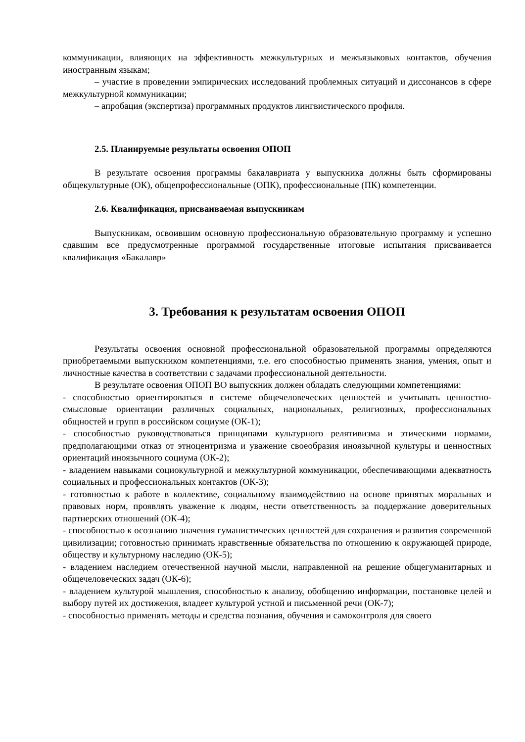коммуникации, влияющих на эффективность межкультурных и межъязыковых контактов, обучения иностранным языкам;
– участие в проведении эмпирических исследований проблемных ситуаций и диссонансов в сфере межкультурной коммуникации;
– апробация (экспертиза) программных продуктов лингвистического профиля.
2.5. Планируемые результаты освоения ОПОП
В результате освоения программы бакалавриата у выпускника должны быть сформированы общекультурные (ОК), общепрофессиональные (ОПК), профессиональные (ПК) компетенции.
2.6. Квалификация, присваиваемая выпускникам
Выпускникам, освоившим основную профессиональную образовательную программу и успешно сдавшим все предусмотренные программой государственные итоговые испытания присваивается квалификация «Бакалавр»
3. Требования к результатам освоения ОПОП
Результаты освоения основной профессиональной образовательной программы определяются приобретаемыми выпускником компетенциями, т.е. его способностью применять знания, умения, опыт и личностные качества в соответствии с задачами профессиональной деятельности.
В результате освоения ОПОП ВО выпускник должен обладать следующими компетенциями:
- способностью ориентироваться в системе общечеловеческих ценностей и учитывать ценностно-смысловые ориентации различных социальных, национальных, религиозных, профессиональных общностей и групп в российском социуме (ОК-1);
- способностью руководствоваться принципами культурного релятивизма и этическими нормами, предполагающими отказ от этноцентризма и уважение своеобразия иноязычной культуры и ценностных ориентаций иноязычного социума (ОК-2);
- владением навыками социокультурной и межкультурной коммуникации, обеспечивающими адекватность социальных и профессиональных контактов (ОК-3);
- готовностью к работе в коллективе, социальному взаимодействию на основе принятых моральных и правовых норм, проявлять уважение к людям, нести ответственность за поддержание доверительных партнерских отношений (ОК-4);
- способностью к осознанию значения гуманистических ценностей для сохранения и развития современной цивилизации; готовностью принимать нравственные обязательства по отношению к окружающей природе, обществу и культурному наследию (ОК-5);
- владением наследием отечественной научной мысли, направленной на решение общегуманитарных и общечеловеческих задач (ОК-6);
- владением культурой мышления, способностью к анализу, обобщению информации, постановке целей и выбору путей их достижения, владеет культурой устной и письменной речи (ОК-7);
- способностью применять методы и средства познания, обучения и самоконтроля для своего